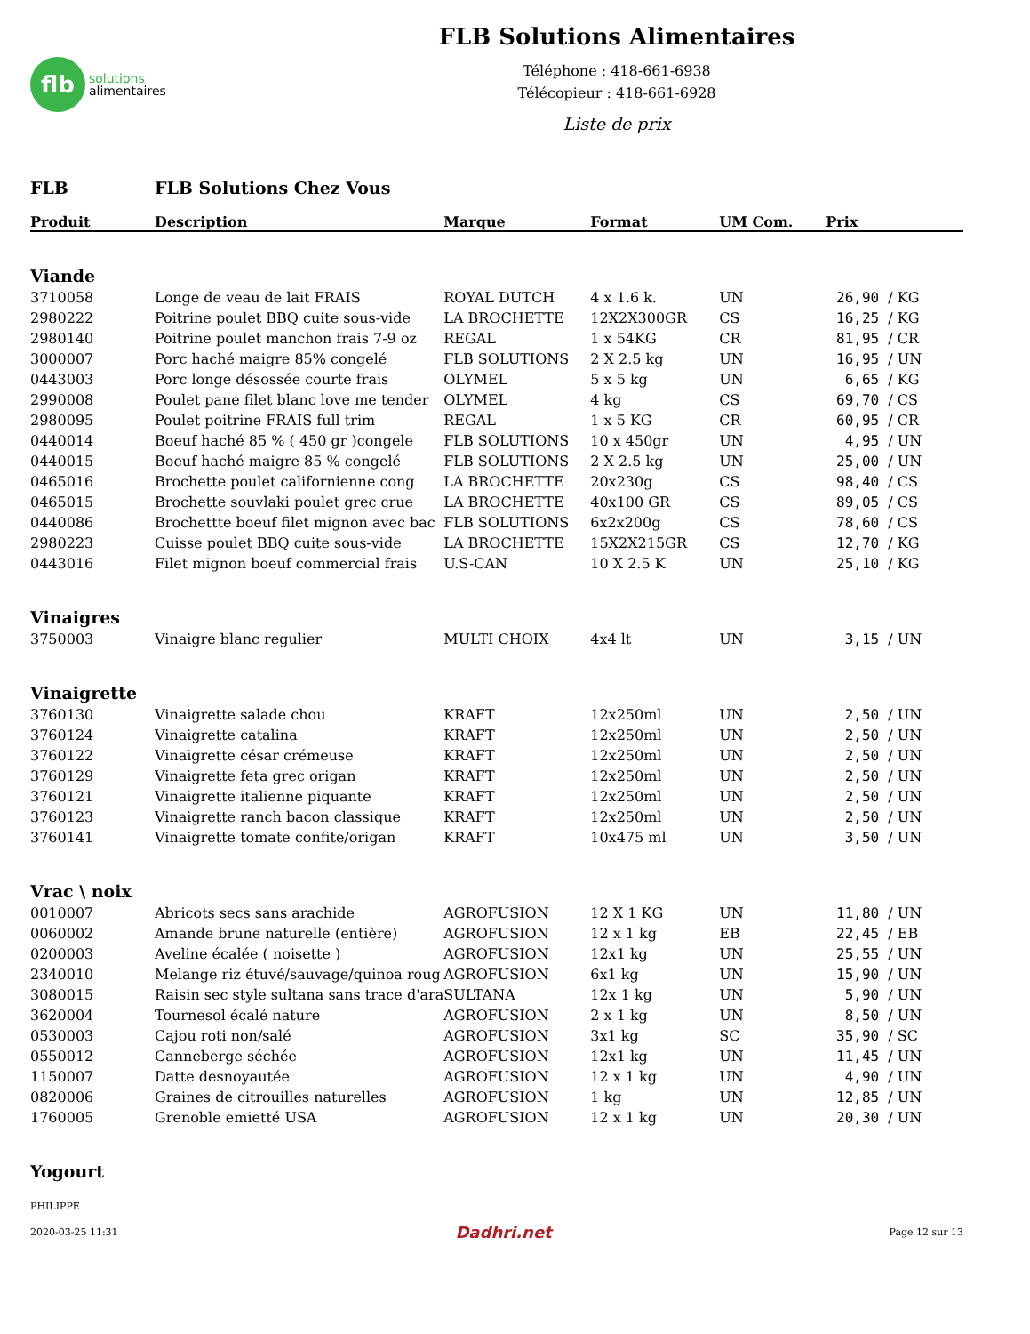flb
solutions
alimentaires
FLB Solutions Alimentaires
Téléphone : 418-661-6938
Télécopieur : 418-661-6928
Liste de prix
FLB FLB Solutions Chez Vous
| Produit | Description | Marque | Format | UM Com. | Prix | |
| --- | --- | --- | --- | --- | --- | --- |
| Viande | | | | | | |
| 3710058 | Longe de veau de lait FRAIS | ROYAL DUTCH | 4 x 1.6 k. | UN | 26,90 | / KG |
| 2980222 | Poitrine poulet BBQ cuite sous-vide | LA BROCHETTE | 12X2X300GR | CS | 16,25 | / KG |
| 2980140 | Poitrine poulet manchon frais 7-9 oz | REGAL | 1 x 54KG | CR | 81,95 | / CR |
| 3000007 | Porc haché maigre 85% congelé | FLB SOLUTIONS | 2 X 2.5 kg | UN | 16,95 | / UN |
| 0443003 | Porc longe désossée courte frais | OLYMEL | 5 x 5 kg | UN | 6,65 | / KG |
| 2990008 | Poulet pane filet blanc love me tender | OLYMEL | 4 kg | CS | 69,70 | / CS |
| 2980095 | Poulet poitrine FRAIS full trim | REGAL | 1 x 5 KG | CR | 60,95 | / CR |
| 0440014 | Boeuf haché 85 % ( 450 gr )congele | FLB SOLUTIONS | 10 x 450gr | UN | 4,95 | / UN |
| 0440015 | Boeuf haché maigre 85 % congelé | FLB SOLUTIONS | 2 X 2.5 kg | UN | 25,00 | / UN |
| 0465016 | Brochette poulet californienne cong | LA BROCHETTE | 20x230g | CS | 98,40 | / CS |
| 0465015 | Brochette souvlaki poulet grec crue | LA BROCHETTE | 40x100 GR | CS | 89,05 | / CS |
| 0440086 | Brochettte boeuf filet mignon avec bac | FLB SOLUTIONS | 6x2x200g | CS | 78,60 | / CS |
| 2980223 | Cuisse poulet BBQ cuite sous-vide | LA BROCHETTE | 15X2X215GR | CS | 12,70 | / KG |
| 0443016 | Filet mignon boeuf commercial frais | U.S-CAN | 10 X 2.5 K | UN | 25,10 | / KG |
| Vinaigres | | | | | | |
| 3750003 | Vinaigre blanc regulier | MULTI CHOIX | 4x4 lt | UN | 3,15 | / UN |
| Vinaigrette | | | | | | |
| 3760130 | Vinaigrette salade chou | KRAFT | 12x250ml | UN | 2,50 | / UN |
| 3760124 | Vinaigrette catalina | KRAFT | 12x250ml | UN | 2,50 | / UN |
| 3760122 | Vinaigrette césar crémeuse | KRAFT | 12x250ml | UN | 2,50 | / UN |
| 3760129 | Vinaigrette feta grec origan | KRAFT | 12x250ml | UN | 2,50 | / UN |
| 3760121 | Vinaigrette italienne piquante | KRAFT | 12x250ml | UN | 2,50 | / UN |
| 3760123 | Vinaigrette ranch bacon classique | KRAFT | 12x250ml | UN | 2,50 | / UN |
| 3760141 | Vinaigrette tomate confite/origan | KRAFT | 10x475 ml | UN | 3,50 | / UN |
| Vrac \ noix | | | | | | |
| 0010007 | Abricots secs sans arachide | AGROFUSION | 12 X 1 KG | UN | 11,80 | / UN |
| 0060002 | Amande brune naturelle (entière) | AGROFUSION | 12 x 1 kg | EB | 22,45 | / EB |
| 0200003 | Aveline écalée ( noisette ) | AGROFUSION | 12x1 kg | UN | 25,55 | / UN |
| 2340010 | Melange riz étuvé/sauvage/quinoa roug | AGROFUSION | 6x1 kg | UN | 15,90 | / UN |
| 3080015 | Raisin sec style sultana sans trace d'ara | SULTANA | 12x 1 kg | UN | 5,90 | / UN |
| 3620004 | Tournesol écalé nature | AGROFUSION | 2 x 1 kg | UN | 8,50 | / UN |
| 0530003 | Cajou roti non/salé | AGROFUSION | 3x1 kg | SC | 35,90 | / SC |
| 0550012 | Canneberge séchée | AGROFUSION | 12x1 kg | UN | 11,45 | / UN |
| 1150007 | Datte desnoyautée | AGROFUSION | 12 x 1 kg | UN | 4,90 | / UN |
| 0820006 | Graines de citrouilles naturelles | AGROFUSION | 1 kg | UN | 12,85 | / UN |
| 1760005 | Grenoble emietté USA | AGROFUSION | 12 x 1 kg | UN | 20,30 | / UN |
| Yogourt | | | | | | |
PHILIPPE
2020-03-25 11:31 Dadhri.net Page 12 sur 13